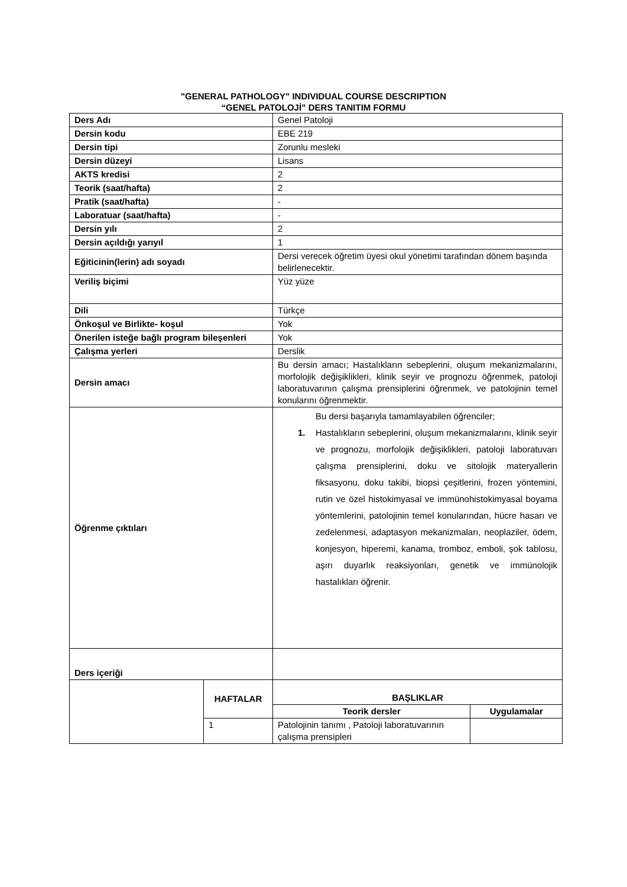"GENERAL PATHOLOGY" INDIVIDUAL COURSE DESCRIPTION
“GENEL PATOLOJİ” DERS TANITIM FORMU
| Ders Adı | | Genel Patoloji | |
| Dersin kodu | | EBE 219 | |
| Dersin tipi | | Zorunlu mesleki | |
| Dersin düzeyi | | Lisans | |
| AKTS kredisi | | 2 | |
| Teorik (saat/hafta) | | 2 | |
| Pratik (saat/hafta) | | - | |
| Laboratuar (saat/hafta) | | - | |
| Dersin yılı | | 2 | |
| Dersin açıldığı yarıyıl | | 1 | |
| Eğiticinin(lerin) adı soyadı | | Dersi verecek öğretim üyesi okul yönetimi tarafından dönem başında belirlenecektir. | |
| Veriliş biçimi | | Yüz yüze | |
| Dili | | Türkçe | |
| Önkoşul ve Birlikte- koşul | | Yok | |
| Önerilen isteğe bağlı program bileşenleri | | Yok | |
| Çalışma yerleri | | Derslik | |
| Dersin amacı | | Bu dersin amacı; Hastalıkların sebeplerini, oluşum mekanizmalarını, morfolojik değişiklikleri, klinik seyir ve prognozu öğrenmek, patoloji laboratuvarının çalışma prensiplerini öğrenmek, ve patolojinin temel konularını öğrenmektir. | |
| Öğrenme çıktıları | | Bu dersi başarıyla tamamlayabilen öğrenciler; 1. Hastalıkların sebeplerini, oluşum mekanizmalarını, klinik seyir ve prognozu, morfolojik değişiklikleri, patoloji laboratuvarı çalışma prensiplerini, doku ve sitolojik materyallerin fiksasyonu, doku takibi, biopsi çeşitlerini, frozen yöntemini, rutin ve özel histokimyasal ve immünohistokimyasal boyama yöntemlerini, patolojinin temel konularından, hücre hasarı ve zedelenmesi, adaptasyon mekanizmaları, neoplaziler, ödem, konjesyon, hiperemi, kanama, tromboz, emboli, şok tablosu, aşırı duyarlık reaksiyonları, genetik ve immünolojik hastalıkları öğrenir. | |
| Ders içeriği | | | |
| | HAFTALAR | BAŞLIKLAR | |
| | | Teorik dersler | Uygulamalar |
| | 1 | Patolojinin tanımı , Patoloji laboratuvarının çalışma prensipleri | |